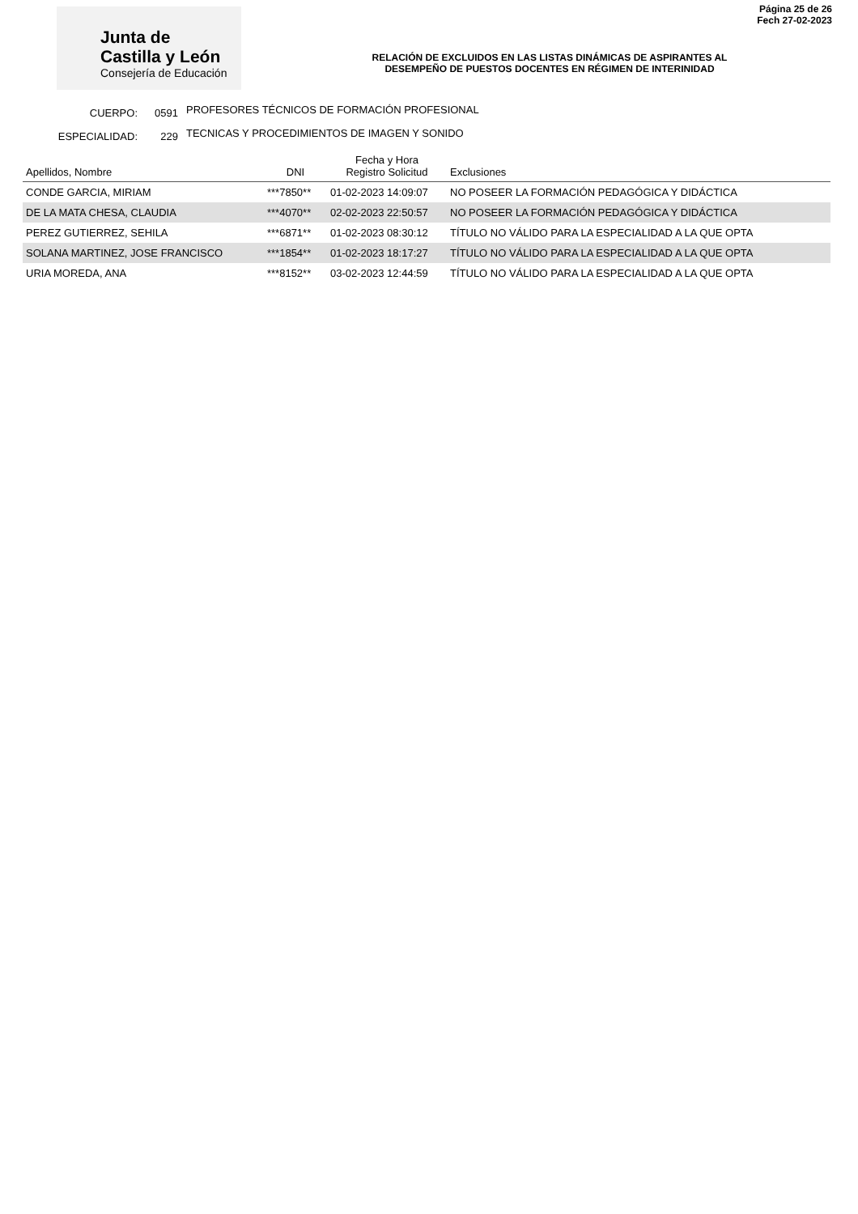Página 25 de 26
Fech 27-02-2023
Junta de
Castilla y León
Consejería de Educación
RELACIÓN DE EXCLUIDOS EN LAS LISTAS DINÁMICAS DE ASPIRANTES AL
DESEMPEÑO DE PUESTOS DOCENTES EN RÉGIMEN DE INTERINIDAD
CUERPO: 0591 PROFESORES TÉCNICOS DE FORMACIÓN PROFESIONAL
ESPECIALIDAD: 229 TECNICAS Y PROCEDIMIENTOS DE IMAGEN Y SONIDO
| Apellidos, Nombre | DNI | Fecha y Hora Registro Solicitud | Exclusiones |
| --- | --- | --- | --- |
| CONDE GARCIA, MIRIAM | ***7850** | 01-02-2023 14:09:07 | NO POSEER LA FORMACIÓN PEDAGÓGICA Y DIDÁCTICA |
| DE LA MATA CHESA, CLAUDIA | ***4070** | 02-02-2023 22:50:57 | NO POSEER LA FORMACIÓN PEDAGÓGICA Y DIDÁCTICA |
| PEREZ GUTIERREZ, SEHILA | ***6871** | 01-02-2023 08:30:12 | TÍTULO NO VÁLIDO PARA LA ESPECIALIDAD A LA QUE OPTA |
| SOLANA MARTINEZ, JOSE FRANCISCO | ***1854** | 01-02-2023 18:17:27 | TÍTULO NO VÁLIDO PARA LA ESPECIALIDAD A LA QUE OPTA |
| URIA MOREDA, ANA | ***8152** | 03-02-2023 12:44:59 | TÍTULO NO VÁLIDO PARA LA ESPECIALIDAD A LA QUE OPTA |